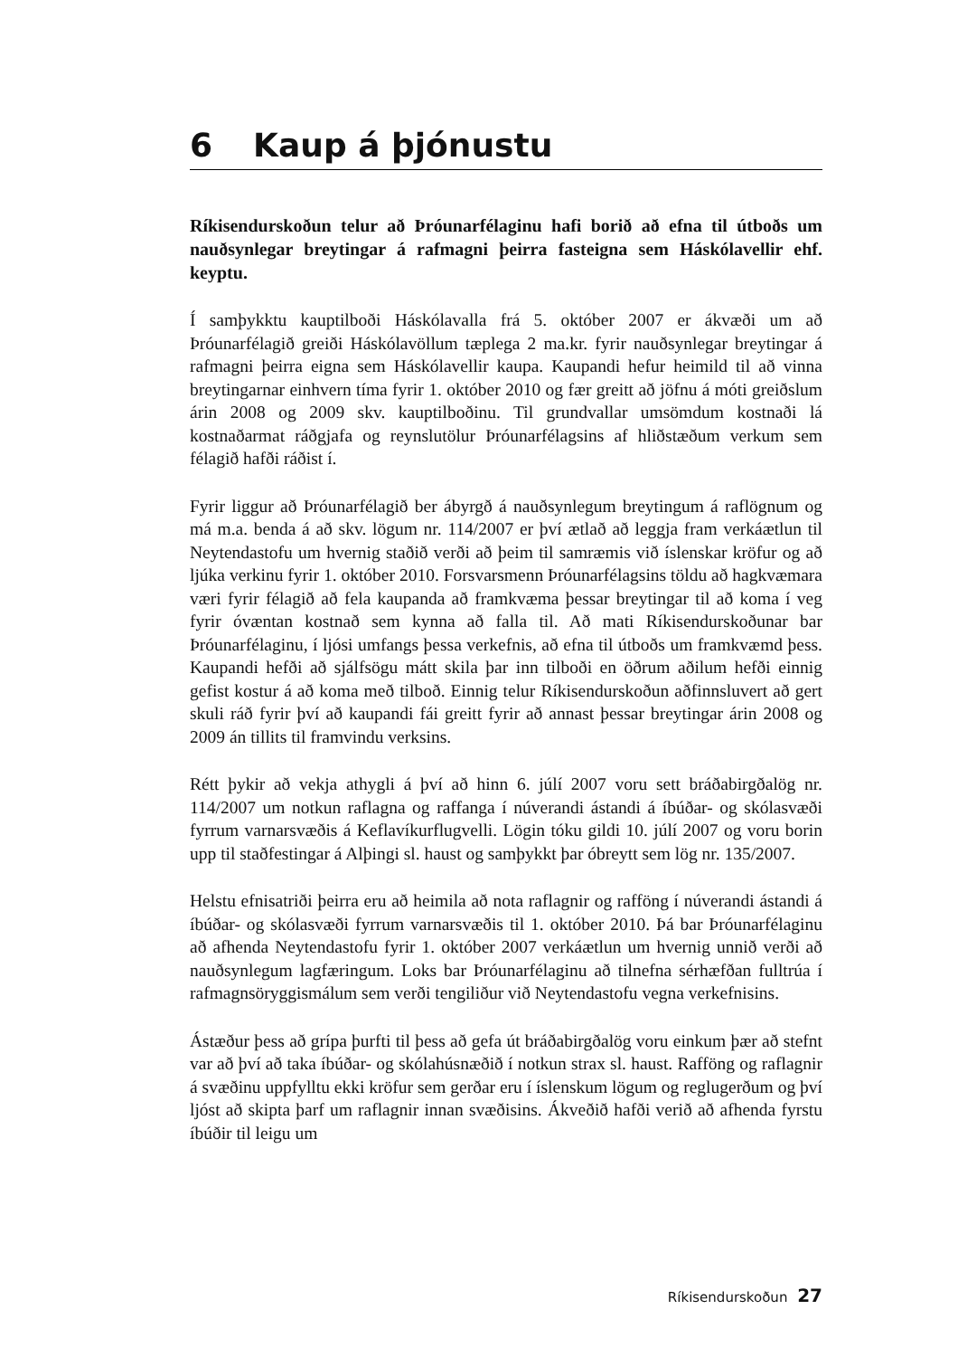6 Kaup á þjónustu
Ríkisendurskoðun telur að Þróunarfélaginu hafi borið að efna til útboðs um nauðsynlegar breytingar á rafmagni þeirra fasteigna sem Háskólavellir ehf. keyptu.
Í samþykktu kauptilboði Háskólavalla frá 5. október 2007 er ákvæði um að Þróunarfélagið greiði Háskólavöllum tæplega 2 ma.kr. fyrir nauðsynlegar breytingar á rafmagni þeirra eigna sem Háskólavellir kaupa. Kaupandi hefur heimild til að vinna breytingarnar einhvern tíma fyrir 1. október 2010 og fær greitt að jöfnu á móti greiðslum árin 2008 og 2009 skv. kauptilboðinu. Til grundvallar umsömdum kostnaði lá kostnaðarmat ráðgjafa og reynslutölur Þróunarfélagsins af hliðstæðum verkum sem félagið hafði ráðist í.
Fyrir liggur að Þróunarfélagið ber ábyrgð á nauðsynlegum breytingum á raflögnum og má m.a. benda á að skv. lögum nr. 114/2007 er því ætlað að leggja fram verkáætlun til Neytendastofu um hvernig staðið verði að þeim til samræmis við íslenskar kröfur og að ljúka verkinu fyrir 1. október 2010. Forsvarsmenn Þróunarfélagsins töldu að hagkvæmara væri fyrir félagið að fela kaupanda að framkvæma þessar breytingar til að koma í veg fyrir óvæntan kostnað sem kynna að falla til. Að mati Ríkisendurskoðunar bar Þróunarfélaginu, í ljósi umfangs þessa verkefnis, að efna til útboðs um framkvæmd þess. Kaupandi hefði að sjálfsögu mátt skila þar inn tilboði en öðrum aðilum hefði einnig gefist kostur á að koma með tilboð. Einnig telur Ríkisendurskoðun aðfinnsluvert að gert skuli ráð fyrir því að kaupandi fái greitt fyrir að annast þessar breytingar árin 2008 og 2009 án tillits til framvindu verksins.
Rétt þykir að vekja athygli á því að hinn 6. júlí 2007 voru sett bráðabirgðalög nr. 114/2007 um notkun raflagna og raffanga í núverandi ástandi á íbúðar- og skólasvæði fyrrum varnarsvæðis á Keflavíkurflugvelli. Lögin tóku gildi 10. júlí 2007 og voru borin upp til staðfestingar á Alþingi sl. haust og samþykkt þar óbreytt sem lög nr. 135/2007.
Helstu efnisatriði þeirra eru að heimila að nota raflagnir og rafföng í núverandi ástandi á íbúðar- og skólasvæði fyrrum varnarsvæðis til 1. október 2010. Þá bar Þróunarfélaginu að afhenda Neytendastofu fyrir 1. október 2007 verkáætlun um hvernig unnið verði að nauðsynlegum lagfæringum. Loks bar Þróunarfélaginu að tilnefna sérhæfðan fulltrúa í rafmagnsöryggismálum sem verði tengiliður við Neytendastofu vegna verkefnisins.
Ástæður þess að grípa þurfti til þess að gefa út bráðabirgðalög voru einkum þær að stefnt var að því að taka íbúðar- og skólahúsnæðið í notkun strax sl. haust. Rafföng og raflagnir á svæðinu uppfylltu ekki kröfur sem gerðar eru í íslenskum lögum og reglugerðum og því ljóst að skipta þarf um raflagnir innan svæðisins. Ákveðið hafði verið að afhenda fyrstu íbúðir til leigu um
Ríkisendurskoðun 27